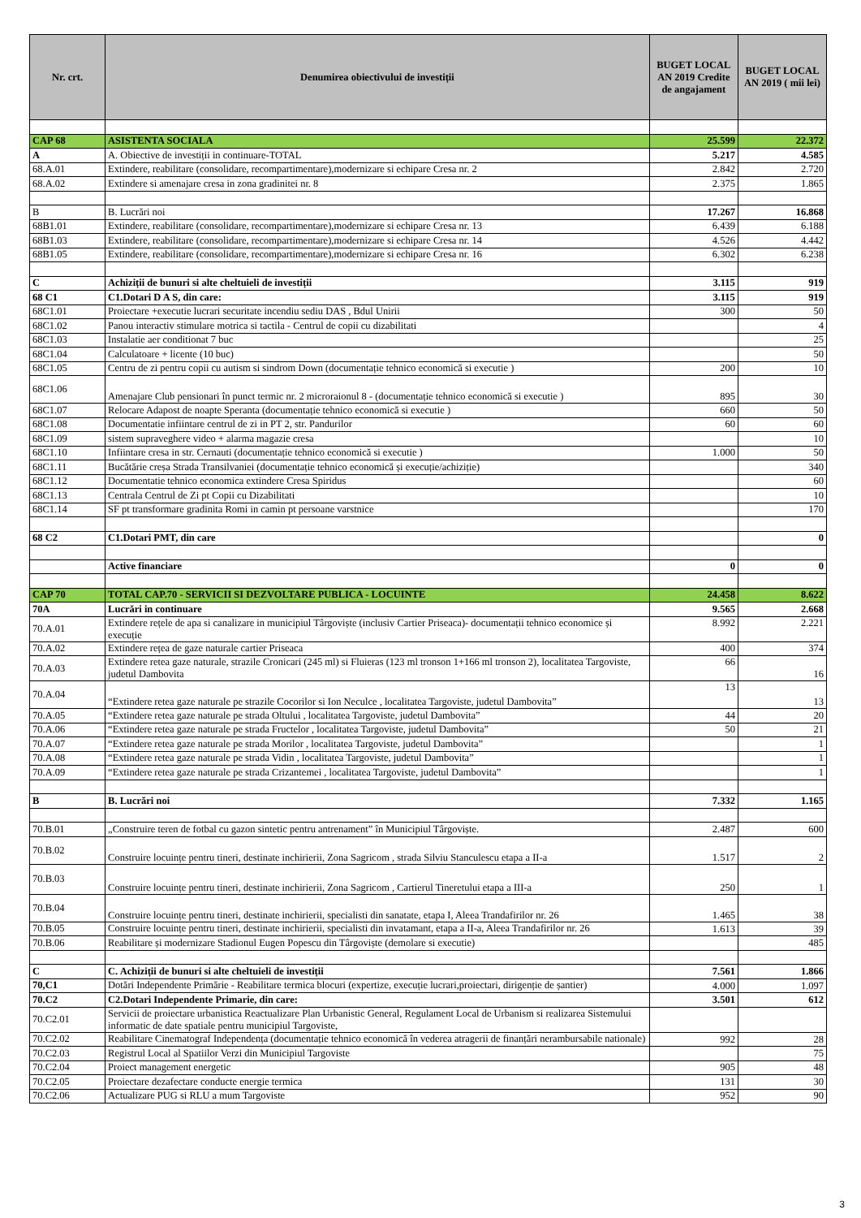| Nr. crt. | Denumirea obiectivului de investiții | BUGET LOCAL AN 2019 Credite de angajament | BUGET LOCAL AN 2019 ( mii lei) |
| --- | --- | --- | --- |
| CAP 68 | ASISTENTA SOCIALA | 25.599 | 22.372 |
| A | A. Obiective de investiții in continuare-TOTAL | 5.217 | 4.585 |
| 68.A.01 | Extindere, reabilitare (consolidare, recompartimentare),modernizare si echipare Cresa nr. 2 | 2.842 | 2.720 |
| 68.A.02 | Extindere si amenajare cresa in zona gradinitei nr. 8 | 2.375 | 1.865 |
| B | B. Lucrări noi | 17.267 | 16.868 |
| 68B1.01 | Extindere, reabilitare (consolidare, recompartimentare),modernizare si echipare Cresa nr. 13 | 6.439 | 6.188 |
| 68B1.03 | Extindere, reabilitare (consolidare, recompartimentare),modernizare si echipare Cresa nr. 14 | 4.526 | 4.442 |
| 68B1.05 | Extindere, reabilitare (consolidare, recompartimentare),modernizare si echipare Cresa nr. 16 | 6.302 | 6.238 |
| C | Achiziții de bunuri si alte cheltuieli de investiții | 3.115 | 919 |
| 68 C1 | C1.Dotari D A S, din care: | 3.115 | 919 |
| 68C1.01 | Proiectare +executie lucrari securitate incendiu sediu DAS , Bdul Unirii | 300 | 50 |
| 68C1.02 | Panou interactiv stimulare motrica si tactila - Centrul de copii cu dizabilitati | | 4 |
| 68C1.03 | Instalatie aer conditionat 7 buc | | 25 |
| 68C1.04 | Calculatoare + licente (10 buc) | | 50 |
| 68C1.05 | Centru de zi pentru copii cu autism si sindrom Down (documentație tehnico economică si executie ) | 200 | 10 |
| 68C1.06 | Amenajare Club pensionari în punct termic nr. 2 microraionul 8 - (documentație tehnico economică si executie ) | 895 | 30 |
| 68C1.07 | Relocare Adapost de noapte Speranta (documentație tehnico economică si executie ) | 660 | 50 |
| 68C1.08 | Documentatie infiintare centrul de zi in PT 2, str. Pandurilor | 60 | 60 |
| 68C1.09 | sistem supraveghere video + alarma magazie cresa | | 10 |
| 68C1.10 | Infiintare cresa in str. Cernauti (documentație tehnico economică si executie ) | 1.000 | 50 |
| 68C1.11 | Bucătărie creșa Strada Transilvaniei (documentație tehnico economică și execuție/achiziție) | | 340 |
| 68C1.12 | Documentatie tehnico economica extindere Cresa Spiridus | | 60 |
| 68C1.13 | Centrala Centrul de Zi pt Copii cu Dizabilitati | | 10 |
| 68C1.14 | SF pt transformare gradinita Romi in camin pt persoane varstnice | | 170 |
| 68 C2 | C1.Dotari PMT, din care | | 0 |
| | Active financiare | 0 | 0 |
| CAP 70 | TOTAL CAP.70 - SERVICII SI DEZVOLTARE PUBLICA - LOCUINTE | 24.458 | 8.622 |
| 70A | Lucrări in continuare | 9.565 | 2.668 |
| 70.A.01 | Extindere rețele de apa si canalizare in municipiul Târgoviște (inclusiv Cartier Priseaca)- documentații tehnico economice și execuție | 8.992 | 2.221 |
| 70.A.02 | Extindere rețea de gaze naturale cartier Priseaca | 400 | 374 |
| 70.A.03 | Extindere retea gaze naturale, strazile Cronicari (245 ml) si Fluieras (123 ml tronson 1+166 ml tronson 2), localitatea Targoviste, judetul Dambovita | 66 | 16 |
| 70.A.04 | “Extindere retea gaze naturale pe strazile Cocorilor si Ion Neculce , localitatea Targoviste, judetul Dambovita” | 13 | 13 |
| 70.A.05 | “Extindere retea gaze naturale pe strada Oltului , localitatea Targoviste, judetul Dambovita” | 44 | 20 |
| 70.A.06 | “Extindere retea gaze naturale pe strada Fructelor , localitatea Targoviste, judetul Dambovita” | 50 | 21 |
| 70.A.07 | “Extindere retea gaze naturale pe strada Morilor , localitatea Targoviste, judetul Dambovita” | | 1 |
| 70.A.08 | “Extindere retea gaze naturale pe strada Vidin , localitatea Targoviste, judetul Dambovita” | | 1 |
| 70.A.09 | “Extindere retea gaze naturale pe strada Crizantemei , localitatea Targoviste, judetul Dambovita” | | 1 |
| B | B. Lucrări noi | 7.332 | 1.165 |
| 70.B.01 | „Construire teren de fotbal cu gazon sintetic pentru antrenament” în Municipiul Târgoviște. | 2.487 | 600 |
| 70.B.02 | Construire locuințe pentru tineri, destinate inchirierii, Zona Sagricom , strada Silviu Stanculescu etapa a II-a | 1.517 | 2 |
| 70.B.03 | Construire locuințe pentru tineri, destinate inchirierii, Zona Sagricom , Cartierul Tineretului etapa a III-a | 250 | 1 |
| 70.B.04 | Construire locuințe pentru tineri, destinate inchirierii, specialisti din sanatate, etapa I, Aleea Trandafirilor nr. 26 | 1.465 | 38 |
| 70.B.05 | Construire locuințe pentru tineri, destinate inchirierii, specialisti din invatamant, etapa a II-a, Aleea Trandafirilor nr. 26 | 1.613 | 39 |
| 70.B.06 | Reabilitare și modernizare Stadionul Eugen Popescu din Târgoviște (demolare si executie) | | 485 |
| C | C. Achiziții de bunuri si alte cheltuieli de investiții | 7.561 | 1.866 |
| 70,C1 | Dotări Independente Primărie - Reabilitare termica blocuri (expertize, execuție lucrari,proiectari, dirigenție de șantier) | 4.000 | 1.097 |
| 70.C2 | C2.Dotari Independente Primarie, din care: | 3.501 | 612 |
| 70.C2.01 | Servicii de proiectare urbanistica Reactualizare Plan Urbanistic General, Regulament Local de Urbanism si realizarea Sistemului informatic de date spatiale pentru municipiul Targoviste, | | |
| 70.C2.02 | Reabilitare Cinematograf Independența (documentație tehnico economică în vederea atragerii de finanțări nerambursabile nationale) | 992 | 28 |
| 70.C2.03 | Registrul Local al Spatiilor Verzi din Municipiul Targoviste | | 75 |
| 70.C2.04 | Proiect management energetic | 905 | 48 |
| 70.C2.05 | Proiectare dezafectare conducte energie termica | 131 | 30 |
| 70.C2.06 | Actualizare PUG si RLU a mum Targoviste | 952 | 90 |
3